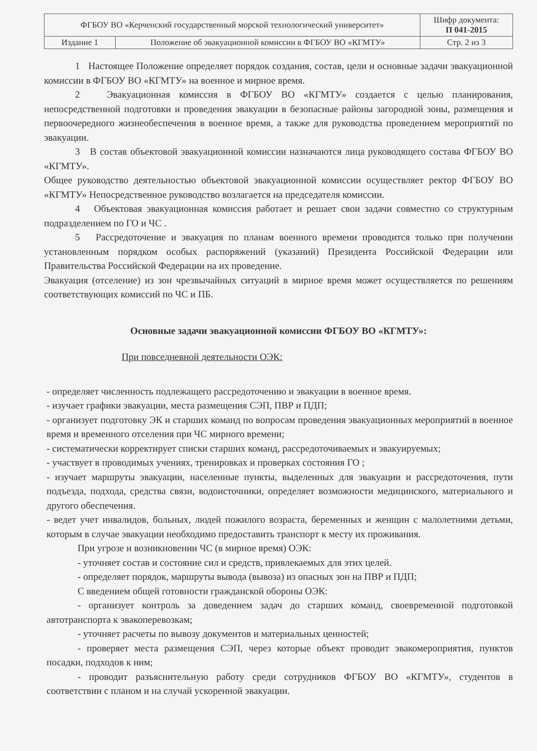| ФГБОУ ВО «Керченский государственный морской технологический университет» | | Шифр документа: П 041-2015 |
| Издание 1 | Положение об эвакуационной комиссии в ФГБОУ ВО «КГМТУ» | Стр. 2 из 3 |
1 Настоящее Положение определяет порядок создания, состав, цели и основные задачи эвакуационной комиссии в ФГБОУ ВО «КГМТУ» на военное и мирное время.
2 Эвакуационная комиссия в ФГБОУ ВО «КГМТУ» создается с целью планирования, непосредственной подготовки и проведения эвакуации в безопасные районы загородной зоны, размещения и первоочередного жизнеобеспечения в военное время, а также для руководства проведением мероприятий по эвакуации.
3 В состав объектовой эвакуационной комиссии назначаются лица руководящего состава ФГБОУ ВО «КГМТУ».
Общее руководство деятельностью объектовой эвакуационной комиссии осуществляет ректор ФГБОУ ВО «КГМТУ» Непосредственное руководство возлагается на председателя комиссии.
4 Объектовая эвакуационная комиссия работает и решает свои задачи совместно со структурным подразделением по ГО и ЧС .
5 Рассредоточение и эвакуация по планам военного времени проводится только при получении установленным порядком особых распоряжений (указаний) Президента Российской Федерации или Правительства Российской Федерации на их проведение.
Эвакуация (отселение) из зон чрезвычайных ситуаций в мирное время может осуществляется по решениям соответствующих комиссий по ЧС и ПБ.
Основные задачи эвакуационной комиссии ФГБОУ ВО «КГМТУ»:
При повседневной деятельности ОЭК:
- определяет численность подлежащего рассредоточению и эвакуации в военное время.
- изучает графики эвакуации, места размещения СЭП, ПВР и ПДП;
- организует подготовку ЭК и старших команд по вопросам проведения эвакуационных мероприятий в военное время и временного отселения при ЧС мирного времени;
- систематически корректирует списки старших команд, рассредоточиваемых и эвакуируемых;
- участвует в проводимых учениях, тренировках и проверках состояния ГО ;
- изучает маршруты эвакуации, населенные пункты, выделенных для эвакуации и рассредоточения, пути подъезда, подхода, средства связи, водоисточники, определяет возможности медицинского, материального и другого обеспечения.
- ведет учет инвалидов, больных, людей пожилого возраста, беременных и женщин с малолетними детьми, которым в случае эвакуации необходимо предоставить транспорт к месту их проживания.
При угрозе и возникновении ЧС (в мирное время) ОЭК:
- уточняет состав и состояние сил и средств, привлекаемых для этих целей.
- определяет порядок, маршруты вывода (вывоза) из опасных зон на ПВР и ПДП;
С введением общей готовности гражданской обороны ОЭК:
- организует контроль за доведением задач до старших команд, своевременной подготовкой автотранспорта к эвакоперевозкам;
- уточняет расчеты по вывозу документов и материальных ценностей;
- проверяет места размещения СЭП, через которые объект проводит эвакомероприятия, пунктов посадки, подходов к ним;
- проводит разъяснительную работу среди сотрудников ФГБОУ ВО «КГМТУ», студентов в соответствии с планом и на случай ускоренной эвакуации.